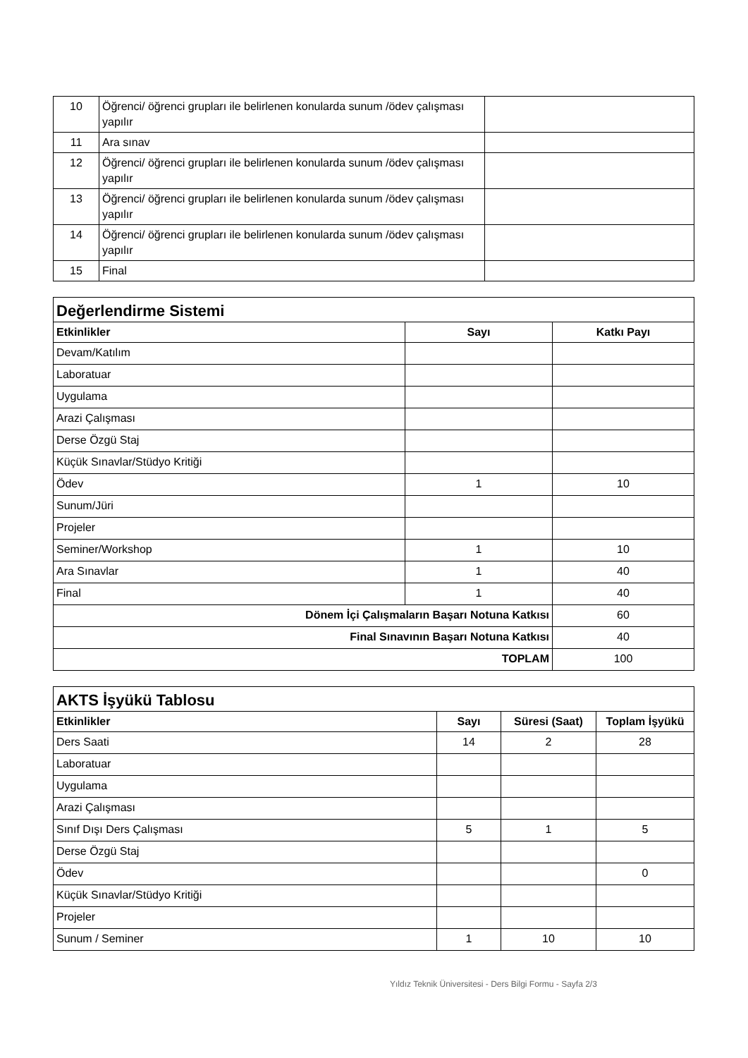| 10 | Öğrenci/ öğrenci grupları ile belirlenen konularda sunum /ödev çalışması yapılır | |
| 11 | Ara sınav | |
| 12 | Öğrenci/ öğrenci grupları ile belirlenen konularda sunum /ödev çalışması yapılır | |
| 13 | Öğrenci/ öğrenci grupları ile belirlenen konularda sunum /ödev çalışması yapılır | |
| 14 | Öğrenci/ öğrenci grupları ile belirlenen konularda sunum /ödev çalışması yapılır | |
| 15 | Final | |
| Değerlendirme Sistemi | | |
| Etkinlikler | Sayı | Katkı Payı |
| Devam/Katılım | | |
| Laboratuar | | |
| Uygulama | | |
| Arazi Çalışması | | |
| Derse Özgü Staj | | |
| Küçük Sınavlar/Stüdyo Kritiği | | |
| Ödev | 1 | 10 |
| Sunum/Jüri | | |
| Projeler | | |
| Seminer/Workshop | 1 | 10 |
| Ara Sınavlar | 1 | 40 |
| Final | 1 | 40 |
| Dönem İçi Çalışmaların Başarı Notuna Katkısı | | 60 |
| Final Sınavının Başarı Notuna Katkısı | | 40 |
| TOPLAM | | 100 |
| AKTS İşyükü Tablosu | | | |
| Etkinlikler | Sayı | Süresi (Saat) | Toplam İşyükü |
| Ders Saati | 14 | 2 | 28 |
| Laboratuar | | | |
| Uygulama | | | |
| Arazi Çalışması | | | |
| Sınıf Dışı Ders Çalışması | 5 | 1 | 5 |
| Derse Özgü Staj | | | |
| Ödev | | | 0 |
| Küçük Sınavlar/Stüdyo Kritiği | | | |
| Projeler | | | |
| Sunum / Seminer | 1 | 10 | 10 |
Yıldız Teknik Üniversitesi - Ders Bilgi Formu - Sayfa 2/3